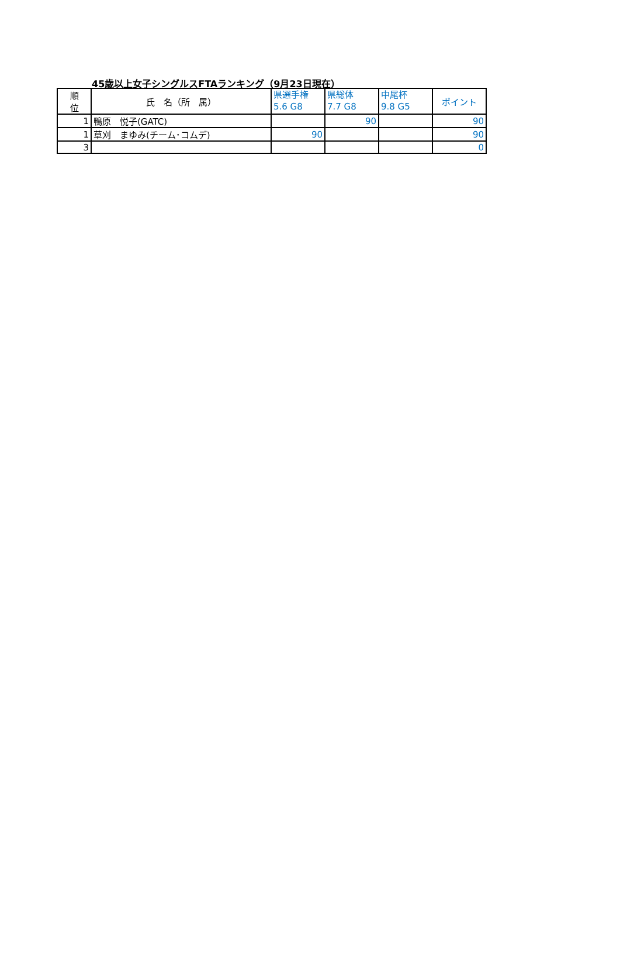45歳以上女子シングルスFTAランキング（9月23日現在）
| 順 位 | 氏 名（所 属） | 県選手権 5.6 G8 | 県総体 7.7 G8 | 中尾杯 9.8 G5 | ポイント |
| --- | --- | --- | --- | --- | --- |
| 1 | 鴨原 悦子(GATC) | | 90 | | 90 |
| 1 | 草刈 まゆみ(チーム･コムデ) | 90 | | | 90 |
| 3 | | | | | 0 |